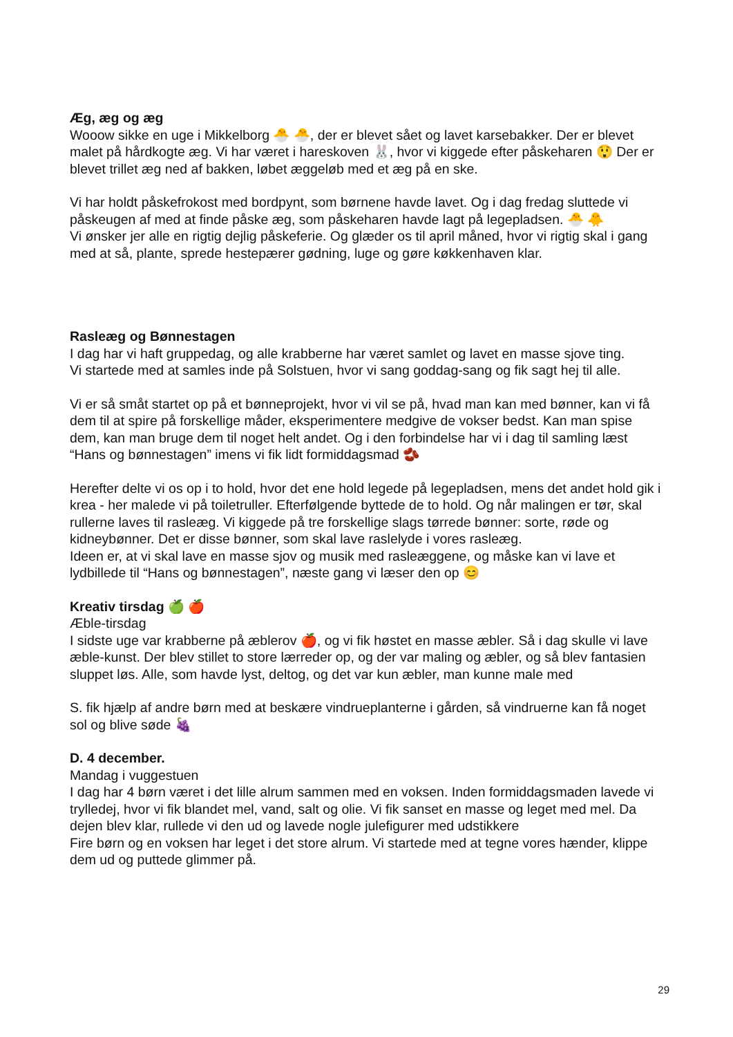Æg, æg og æg
Wooow sikke en uge i Mikkelborg 🐣 🐣, der er blevet sået og lavet karsebakker. Der er blevet malet på hårdkogte æg. Vi har været i hareskoven 🐰, hvor vi kiggede efter påskeharen 😲 Der er blevet trillet æg ned af bakken, løbet æggeløb med et æg på en ske.
Vi har holdt påskefrokost med bordpynt, som børnene havde lavet. Og i dag fredag sluttede vi påskeugen af med at finde påske æg, som påskeharen havde lagt på legepladsen. 🐣 🐥
Vi ønsker jer alle en rigtig dejlig påskeferie. Og glæder os til april måned, hvor vi rigtig skal i gang med at så, plante, sprede hestepærer gødning, luge og gøre køkkenhaven klar.
Raslеæg og Bønnestagen
I dag har vi haft gruppedag, og alle krabberne har været samlet og lavet en masse sjove ting.
Vi startede med at samles inde på Solstuen, hvor vi sang goddag-sang og fik sagt hej til alle.
Vi er så småt startet op på et bønneprojekt, hvor vi vil se på, hvad man kan med bønner, kan vi få dem til at spire på forskellige måder, eksperimentere medgive de vokser bedst. Kan man spise dem, kan man bruge dem til noget helt andet. Og i den forbindelse har vi i dag til samling læst “Hans og bønnestagen” imens vi fik lidt formiddagsmad 🫘
Herefter delte vi os op i to hold, hvor det ene hold legede på legepladsen, mens det andet hold gik i krea - her malede vi på toiletruller. Efterfølgende byttede de to hold. Og når malingen er tør, skal rullerne laves til rasleæg. Vi kiggede på tre forskellige slags tørrede bønner: sorte, røde og kidneybønner. Det er disse bønner, som skal lave raslelyde i vores rasleæg.
Ideen er, at vi skal lave en masse sjov og musik med rasleæggene, og måske kan vi lave et lydbillede til “Hans og bønnestagen”, næste gang vi læser den op 😊
Kreativ tirsdag 🍏 🍎
Æble-tirsdag
I sidste uge var krabberne på æblerov 🍎, og vi fik høstet en masse æbler. Så i dag skulle vi lave æble-kunst. Der blev stillet to store lærreder op, og der var maling og æbler, og så blev fantasien sluppet løs. Alle, som havde lyst, deltog, og det var kun æbler, man kunne male med
S. fik hjælp af andre børn med at beskære vindrueplanterne i gården, så vindruerne kan få noget sol og blive søde 🍇
D. 4 december.
Mandag i vuggestuen
I dag har 4 børn været i det lille alrum sammen med en voksen. Inden formiddagsmaden lavede vi trylledej, hvor vi fik blandet mel, vand, salt og olie. Vi fik sanset en masse og leget med mel. Da dejen blev klar, rullede vi den ud og lavede nogle julefigurer med udstikkere
Fire børn og en voksen har leget i det store alrum. Vi startede med at tegne vores hænder, klippe dem ud og puttede glimmer på.
29